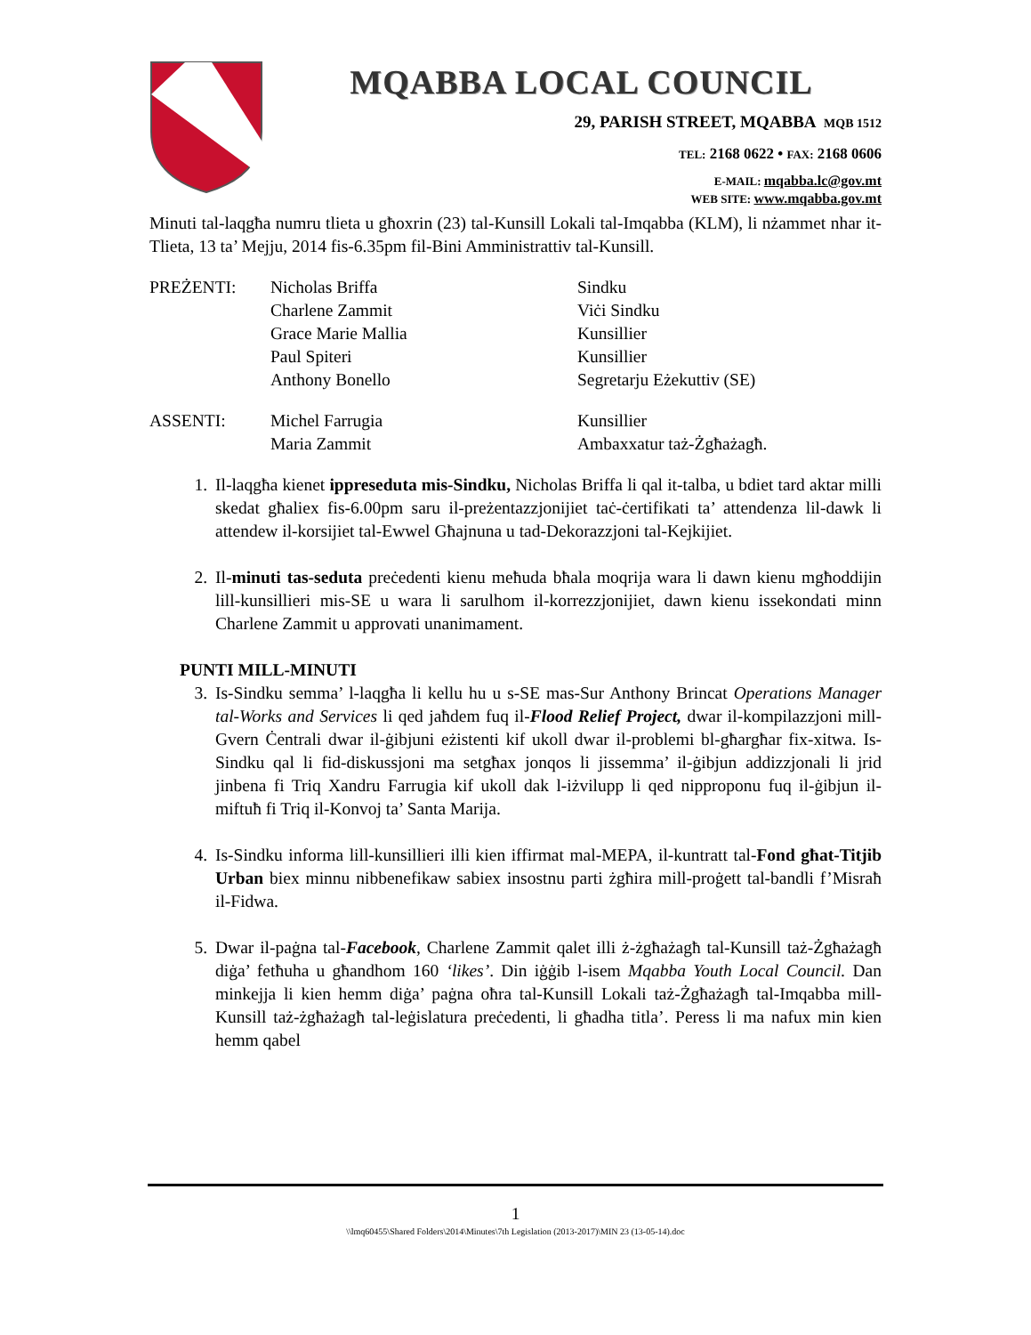MQABBA LOCAL COUNCIL
29, PARISH STREET, MQABBA MQB 1512
TEL: 2168 0622 • FAX: 2168 0606
E-MAIL: mqabba.lc@gov.mt
WEB SITE: www.mqabba.gov.mt
Minuti tal-laqgħa numru tlieta u għoxrin (23) tal-Kunsill Lokali tal-Imqabba (KLM), li nżammet nhar it-Tlieta, 13 ta’ Mejju, 2014 fis-6.35pm fil-Bini Amministrattiv tal-Kunsill.
| PREŻENTI: | Nicholas Briffa | Sindku |
| | Charlene Zammit | Viċi Sindku |
| | Grace Marie Mallia | Kunsillier |
| | Paul Spiteri | Kunsillier |
| | Anthony Bonello | Segretarju Eżekuttiv (SE) |
| ASSENTI: | Michel Farrugia | Kunsillier |
| | Maria Zammit | Ambaxxatur taż-Żgħażagħ. |
1. Il-laqgħa kienet ippreseduta mis-Sindku, Nicholas Briffa li qal it-talba, u bdiet tard aktar milli skedat għaliex fis-6.00pm saru il-preżentazzjonijiet taċ-ċertifikati ta’ attendenza lil-dawk li attendew il-korsijiet tal-Ewwel Għajnuna u tad-Dekorazzjoni tal-Kejkijiet.
2. Il-minuti tas-seduta preċedenti kienu meħuda bħala moqrija wara li dawn kienu mgħoddijin lill-kunsillieri mis-SE u wara li sarulhom il-korrezzjonijiet, dawn kienu issekondati minn Charlene Zammit u approvati unanimament.
PUNTI MILL-MINUTI
3. Is-Sindku semma’ l-laqgħa li kellu hu u s-SE mas-Sur Anthony Brincat Operations Manager tal-Works and Services li qed jaħdem fuq il-Flood Relief Project, dwar il-kompilazzjoni mill-Gvern Ċentrali dwar il-ġibjuni eżistenti kif ukoll dwar il-problemi bl-għargħar fix-xitwa. Is-Sindku qal li fid-diskussjoni ma setgħax jonqos li jissemma’ il-ġibjun addizzjonali li jrid jinbena fi Triq Xandru Farrugia kif ukoll dak l-iżvilupp li qed nipproponu fuq il-ġibjun il-miftuħ fi Triq il-Konvoj ta’ Santa Marija.
4. Is-Sindku informa lill-kunsillieri illi kien iffirmat mal-MEPA, il-kuntratt tal-Fond għat-Titjib Urban biex minnu nibbenefikaw sabiex insostnu parti żgħira mill-proġett tal-bandli f’Misraħ il-Fidwa.
5. Dwar il-paġna tal-Facebook, Charlene Zammit qalet illi ż-żgħażagħ tal-Kunsill taż-Żgħażagħ diġa’ fetħuha u għandhom 160 ‘likes’. Din iġġib l-isem Mqabba Youth Local Council. Dan minkejja li kien hemm diġa’ paġna oħra tal-Kunsill Lokali taż-Żgħażagħ tal-Imqabba mill-Kunsill taż-żgħażagħ tal-leġislatura preċedenti, li għadha titla’. Peress li ma nafux min kien hemm qabel
1
\\lmq60455\Shared Folders\2014\Minutes\7th Legislation (2013-2017)\MIN 23 (13-05-14).doc